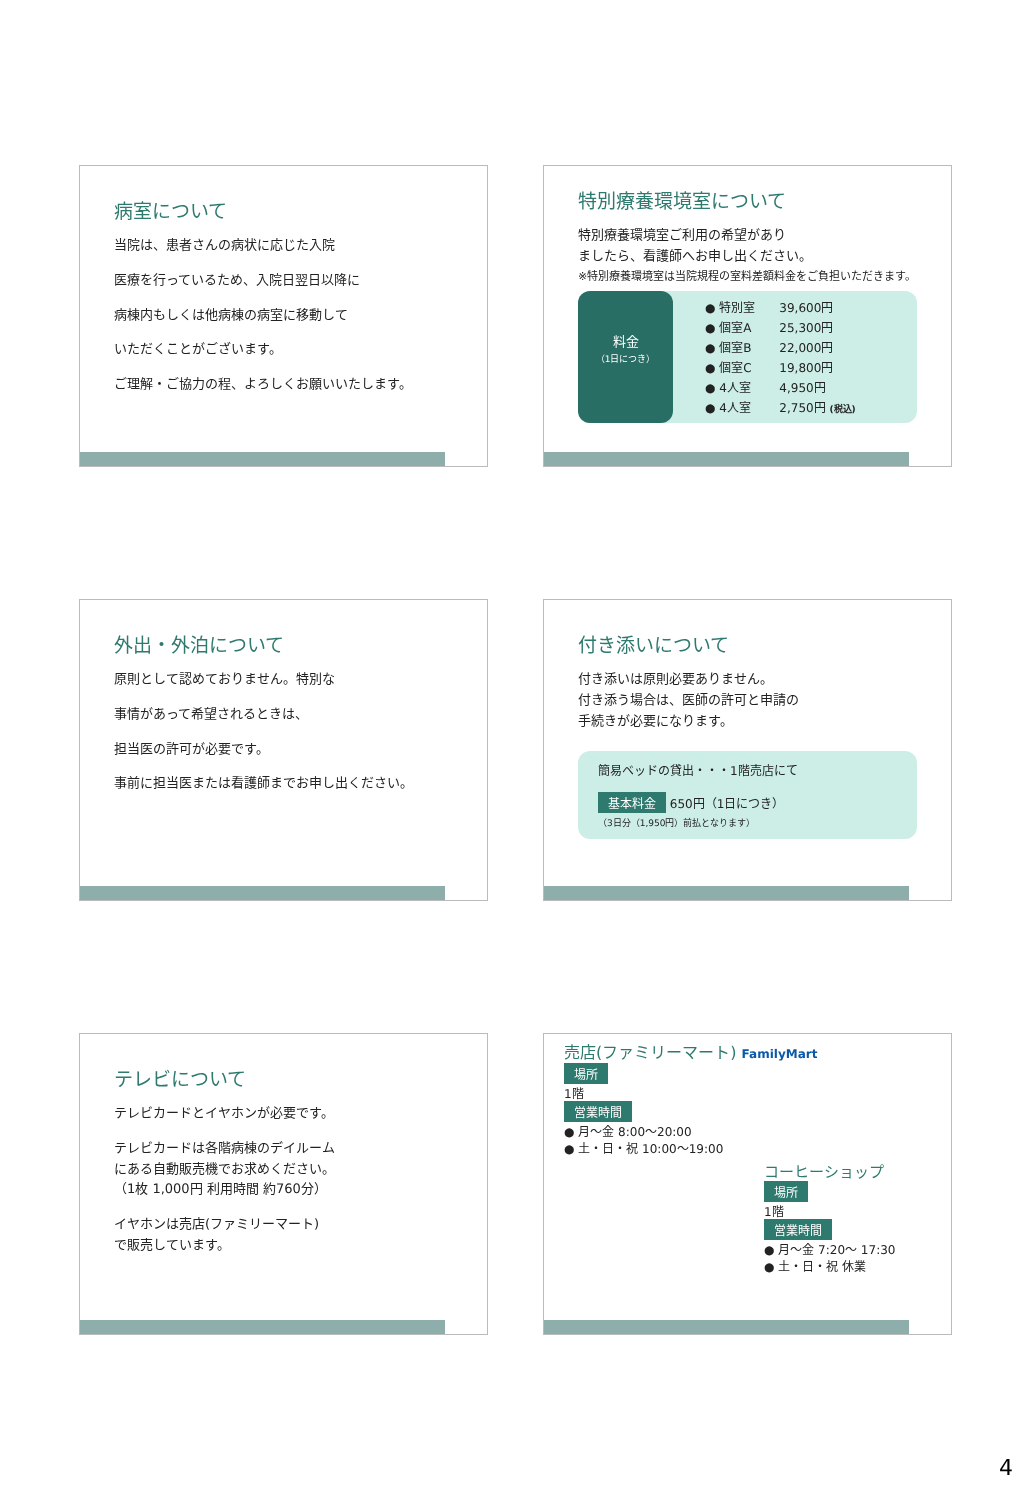病室について
当院は、患者さんの病状に応じた入院
医療を行っているため、入院日翌日以降に
病棟内もしくは他病棟の病室に移動して
いただくことがございます。
ご理解・ご協力の程、よろしくお願いいたします。
特別療養環境室について
特別療養環境室ご利用の希望があり
ましたら、看護師へお申し出ください。
※特別療養環境室は当院規程の室料差額料金をご負担いただきます。
料金
（1日につき）
| ● 特別室 | 39,600円 |
| ● 個室A | 25,300円 |
| ● 個室B | 22,000円 |
| ● 個室C | 19,800円 |
| ● 4人室 | 4,950円 |
| ● 4人室 | 2,750円 (税込) |
外出・外泊について
原則として認めておりません。特別な
事情があって希望されるときは、
担当医の許可が必要です。
事前に担当医または看護師までお申し出ください。
付き添いについて
付き添いは原則必要ありません。
付き添う場合は、医師の許可と申請の
手続きが必要になります。
簡易ベッドの貸出・・・1階売店にて
基本料金 650円（1日につき）
（3日分（1,950円）前払となります）
テレビについて
テレビカードとイヤホンが必要です。
テレビカードは各階病棟のデイルーム
にある自動販売機でお求めください。
（1枚 1,000円 利用時間 約760分）
イヤホンは売店(ファミリーマート)
で販売しています。
売店(ファミリーマート) FamilyMart
場所
1階
営業時間
● 月～金 8:00～20:00
● 土・日・祝 10:00～19:00
コーヒーショップ
場所
1階
営業時間
● 月～金 7:20～ 17:30
● 土・日・祝 休業
4